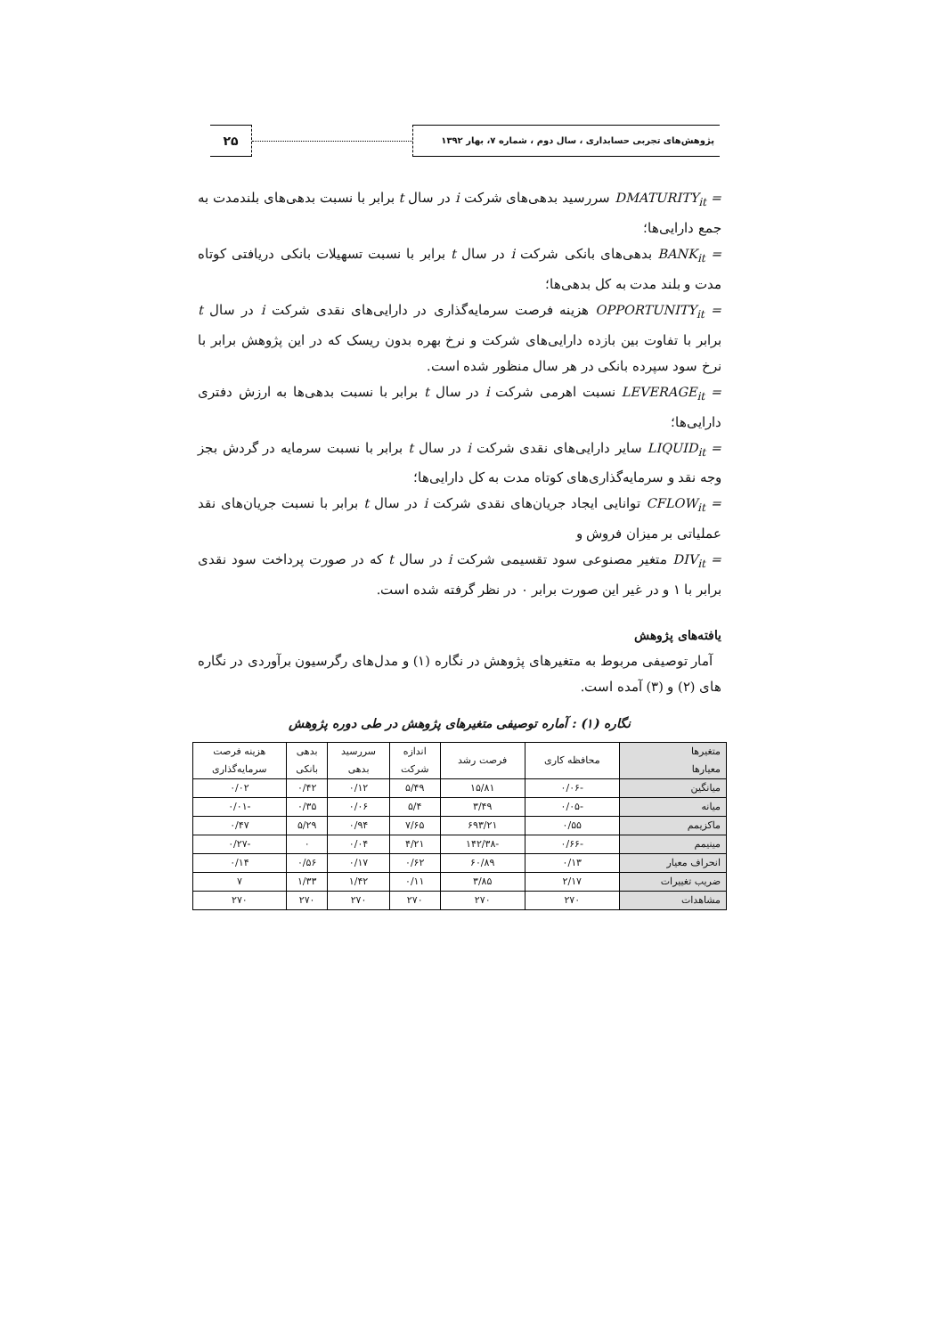۲۵
پژوهش‌های تجربی حسابداری ، سال دوم ، شماره ۷، بهار ۱۳۹۲
DMATURITY<sub>it</sub> = سررسید بدهی‌های شرکت i در سال t برابر با نسبت بدهی‌های بلندمدت به جمع دارایی‌ها؛
BANK<sub>it</sub> = بدهی‌های بانکی شرکت i در سال t برابر با نسبت تسهیلات بانکی دریافتی کوتاه مدت و بلند مدت به کل بدهی‌ها؛
OPPORTUNITY<sub>it</sub> = هزینه فرصت سرمایه‌گذاری در دارایی‌های نقدی شرکت i در سال t برابر با تفاوت بین بازده دارایی‌های شرکت و نرخ بهره بدون ریسک که در این پژوهش برابر با نرخ سود سپرده بانکی در هر سال منظور شده است.
LEVERAGE<sub>it</sub> = نسبت اهرمی شرکت i در سال t برابر با نسبت بدهی‌ها به ارزش دفتری دارایی‌ها؛
LIQUID<sub>it</sub> = سایر دارایی‌های نقدی شرکت i در سال t برابر با نسبت سرمایه در گردش بجز وجه نقد و سرمایه‌گذاری‌های کوتاه مدت به کل دارایی‌ها؛
CFLOW<sub>it</sub> = توانایی ایجاد جریان‌های نقدی شرکت i در سال t برابر با نسبت جریان‌های نقد عملیاتی بر میزان فروش و
DIV<sub>it</sub> = متغیر مصنوعی سود تقسیمی شرکت i در سال t که در صورت پرداخت سود نقدی برابر با ۱ و در غیر این صورت برابر ۰ در نظر گرفته شده است.
یافته‌های پژوهش
آمار توصیفی مربوط به متغیرهای پژوهش در نگاره (۱) و مدل‌های رگرسیون برآوردی در نگاره های (۲) و (۳) آمده است.
نگاره (۱) : آماره توصیفی متغیرهای پژوهش در طی دوره پژوهش
| متغیرها معیارها | محافظه کاری | فرصت رشد | اندازه شرکت | سررسید بدهی | بدهی بانکی | هزینه فرصت سرمایه‌گذاری |
| --- | --- | --- | --- | --- | --- | --- |
| میانگین | -۰/۰۶ | ۱۵/۸۱ | ۵/۴۹ | ۰/۱۲ | ۰/۴۲ | ۰/۰۲ |
| میانه | -۰/۰۵ | ۳/۴۹ | ۵/۴ | ۰/۰۶ | ۰/۳۵ | -۰/۰۱ |
| ماکزیمم | ۰/۵۵ | ۶۹۳/۲۱ | ۷/۶۵ | ۰/۹۴ | ۵/۲۹ | ۰/۴۷ |
| مینیمم | -۰/۶۶ | -۱۴۲/۳۸ | ۴/۲۱ | ۰/۰۴ | ۰ | -۰/۲۷ |
| انحراف معیار | ۰/۱۳ | ۶۰/۸۹ | ۰/۶۲ | ۰/۱۷ | ۰/۵۶ | ۰/۱۴ |
| ضریب تغییرات | ۲/۱۷ | ۳/۸۵ | ۰/۱۱ | ۱/۴۲ | ۱/۳۳ | ۷ |
| مشاهدات | ۲۷۰ | ۲۷۰ | ۲۷۰ | ۲۷۰ | ۲۷۰ | ۲۷۰ |